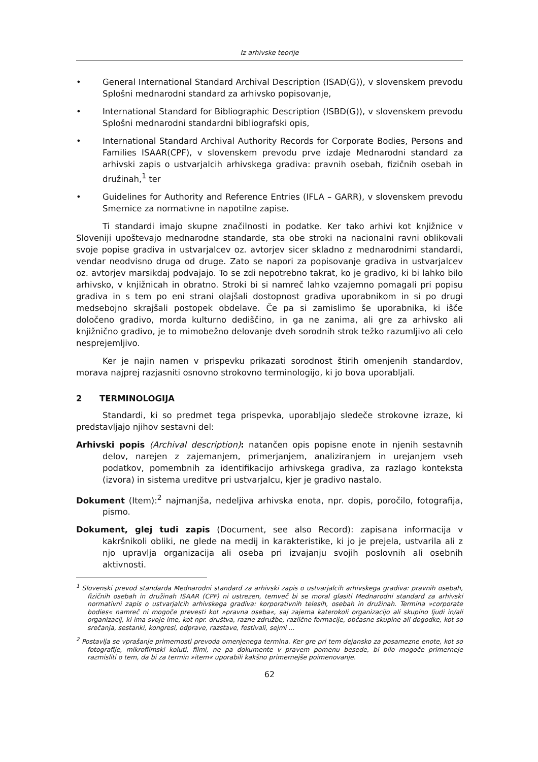Iz arhivske teorije
• General International Standard Archival Description (ISAD(G)), v slovenskem prevodu Splošni mednarodni standard za arhivsko popisovanje,
• International Standard for Bibliographic Description (ISBD(G)), v slovenskem prevodu Splošni mednarodni standardni bibliografski opis,
• International Standard Archival Authority Records for Corporate Bodies, Persons and Families ISAAR(CPF), v slovenskem prevodu prve izdaje Mednarodni standard za arhivski zapis o ustvarjalcih arhivskega gradiva: pravnih osebah, fizičnih osebah in družinah,<sup>1</sup> ter
• Guidelines for Authority and Reference Entries (IFLA – GARR), v slovenskem prevodu Smernice za normativne in napotilne zapise.
Ti standardi imajo skupne značilnosti in podatke. Ker tako arhivi kot knjižnice v Sloveniji upoštevajo mednarodne standarde, sta obe stroki na nacionalni ravni oblikovali svoje popise gradiva in ustvarjalcev oz. avtorjev sicer skladno z mednarodnimi standardi, vendar neodvisno druga od druge. Zato se napori za popisovanje gradiva in ustvarjalcev oz. avtorjev marsikdaj podvajajo. To se zdi nepotrebno takrat, ko je gradivo, ki bi lahko bilo arhivsko, v knjižnicah in obratno. Stroki bi si namreč lahko vzajemno pomagali pri popisu gradiva in s tem po eni strani olajšali dostopnost gradiva uporabnikom in si po drugi medsebojno skrajšali postopek obdelave. Če pa si zamislimo še uporabnika, ki išče določeno gradivo, morda kulturno dediščino, in ga ne zanima, ali gre za arhivsko ali knjižnično gradivo, je to mimobežno delovanje dveh sorodnih strok težko razumljivo ali celo nesprejemljivo.
Ker je najin namen v prispevku prikazati sorodnost štirih omenjenih standardov, morava najprej razjasniti osnovno strokovno terminologijo, ki jo bova uporabljali.
2 TERMINOLOGIJA
Standardi, ki so predmet tega prispevka, uporabljajo sledeče strokovne izraze, ki predstavljajo njihov sestavni del:
Arhivski popis (Archival description): natančen opis popisne enote in njenih sestavnih delov, narejen z zajemanjem, primerjanjem, analiziranjem in urejanjem vseh podatkov, pomembnih za identifikacijo arhivskega gradiva, za razlago konteksta (izvora) in sistema ureditve pri ustvarjalcu, kjer je gradivo nastalo.
Dokument (Item):<sup>2</sup> najmanjša, nedeljiva arhivska enota, npr. dopis, poročilo, fotografija, pismo.
Dokument, glej tudi zapis (Document, see also Record): zapisana informacija v kakršnikoli obliki, ne glede na medij in karakteristike, ki jo je prejela, ustvarila ali z njo upravlja organizacija ali oseba pri izvajanju svojih poslovnih ali osebnih aktivnosti.
<sup>1</sup> Slovenski prevod standarda Mednarodni standard za arhivski zapis o ustvarjalcih arhivskega gradiva: pravnih osebah, fizičnih osebah in družinah ISAAR (CPF) ni ustrezen, temveč bi se moral glasiti Mednarodni standard za arhivski normativni zapis o ustvarjalcih arhivskega gradiva: korporativnih telesih, osebah in družinah. Termina »corporate bodies« namreč ni mogoče prevesti kot »pravna oseba«, saj zajema katerokoli organizacijo ali skupino ljudi in/ali organizacij, ki ima svoje ime, kot npr. društva, razne združbe, različne formacije, občasne skupine ali dogodke, kot so srečanja, sestanki, kongresi, odprave, razstave, festivali, sejmi ...
<sup>2</sup> Postavlja se vprašanje primernosti prevoda omenjenega termina. Ker gre pri tem dejansko za posamezne enote, kot so fotografije, mikrofilmski koluti, filmi, ne pa dokumente v pravem pomenu besede, bi bilo mogoče primerneje razmisliti o tem, da bi za termin »item« uporabili kakšno primernejše poimenovanje.
62